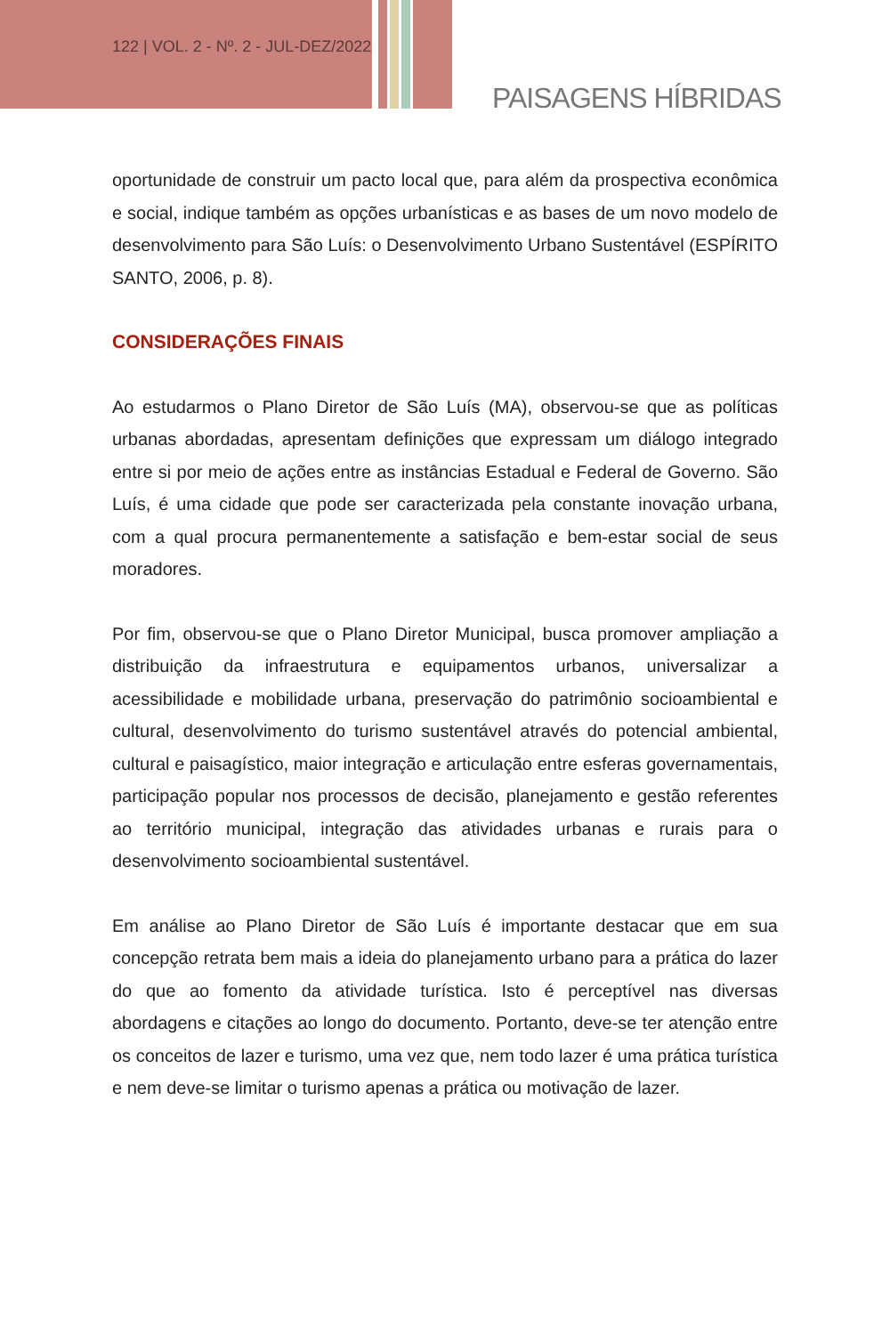122 | VOL. 2 - Nº. 2 - JUL-DEZ/2022
PAISAGENS HÍBRIDAS
oportunidade de construir um pacto local que, para além da prospectiva econômica e social, indique também as opções urbanísticas e as bases de um novo modelo de desenvolvimento para São Luís: o Desenvolvimento Urbano Sustentável (ESPÍRITO SANTO, 2006, p. 8).
CONSIDERAÇÕES FINAIS
Ao estudarmos o Plano Diretor de São Luís (MA), observou-se que as políticas urbanas abordadas, apresentam definições que expressam um diálogo integrado entre si por meio de ações entre as instâncias Estadual e Federal de Governo. São Luís, é uma cidade que pode ser caracterizada pela constante inovação urbana, com a qual procura permanentemente a satisfação e bem-estar social de seus moradores.
Por fim, observou-se que o Plano Diretor Municipal, busca promover ampliação a distribuição da infraestrutura e equipamentos urbanos, universalizar a acessibilidade e mobilidade urbana, preservação do patrimônio socioambiental e cultural, desenvolvimento do turismo sustentável através do potencial ambiental, cultural e paisagístico, maior integração e articulação entre esferas governamentais, participação popular nos processos de decisão, planejamento e gestão referentes ao território municipal, integração das atividades urbanas e rurais para o desenvolvimento socioambiental sustentável.
Em análise ao Plano Diretor de São Luís é importante destacar que em sua concepção retrata bem mais a ideia do planejamento urbano para a prática do lazer do que ao fomento da atividade turística. Isto é perceptível nas diversas abordagens e citações ao longo do documento. Portanto, deve-se ter atenção entre os conceitos de lazer e turismo, uma vez que, nem todo lazer é uma prática turística e nem deve-se limitar o turismo apenas a prática ou motivação de lazer.